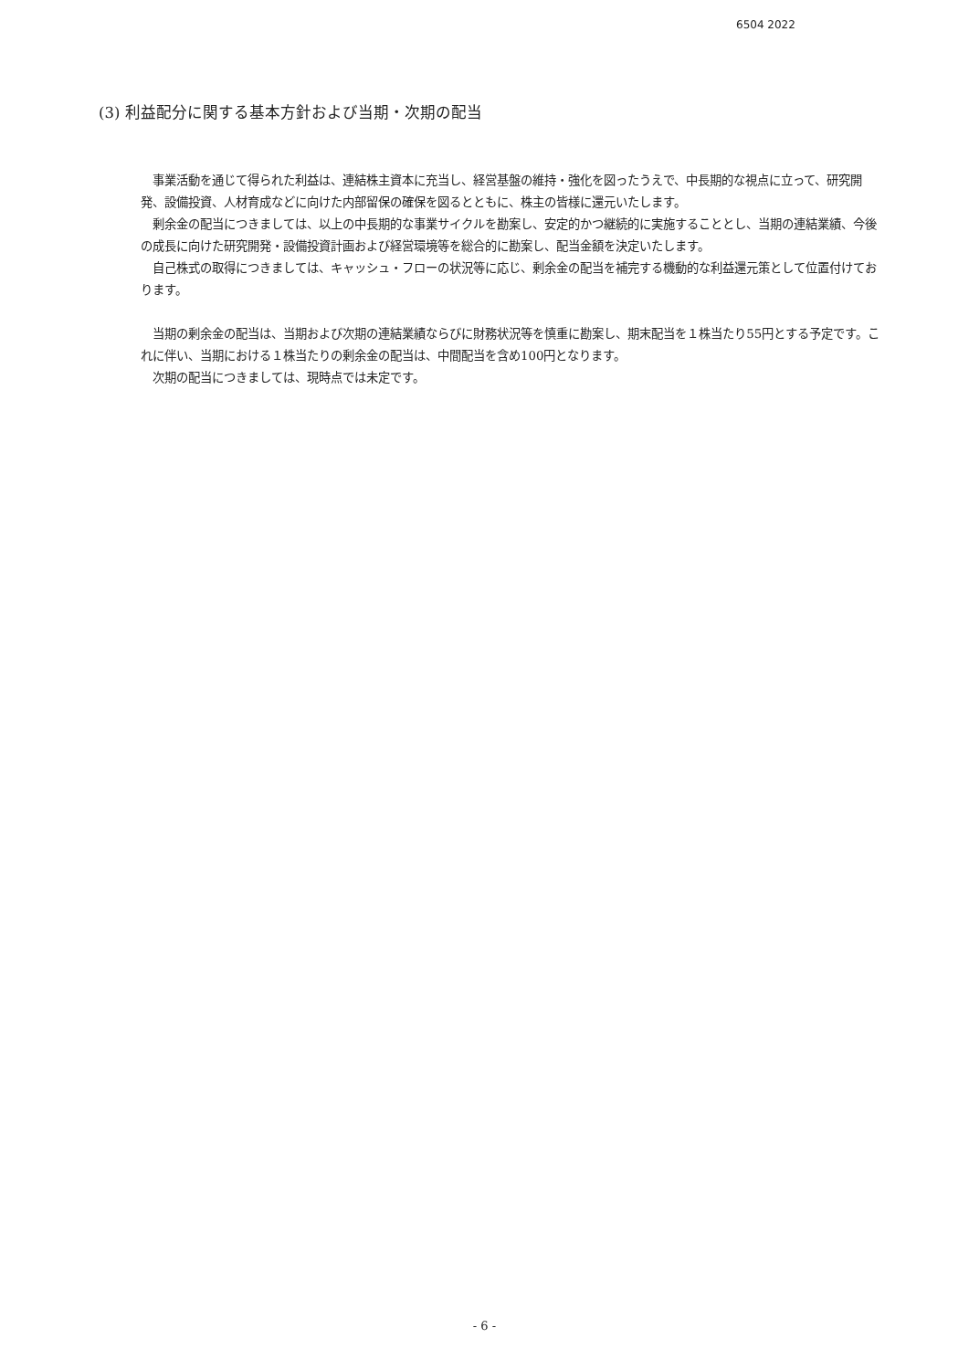6504 2022
(3) 利益配分に関する基本方針および当期・次期の配当
事業活動を通じて得られた利益は、連結株主資本に充当し、経営基盤の維持・強化を図ったうえで、中長期的な視点に立って、研究開発、設備投資、人材育成などに向けた内部留保の確保を図るとともに、株主の皆様に還元いたします。
剰余金の配当につきましては、以上の中長期的な事業サイクルを勘案し、安定的かつ継続的に実施することとし、当期の連結業績、今後の成長に向けた研究開発・設備投資計画および経営環境等を総合的に勘案し、配当金額を決定いたします。
自己株式の取得につきましては、キャッシュ・フローの状況等に応じ、剰余金の配当を補完する機動的な利益還元策として位置付けております。
当期の剰余金の配当は、当期および次期の連結業績ならびに財務状況等を慎重に勘案し、期末配当を１株当たり55円とする予定です。これに伴い、当期における１株当たりの剰余金の配当は、中間配当を含め100円となります。
次期の配当につきましては、現時点では未定です。
- 6 -